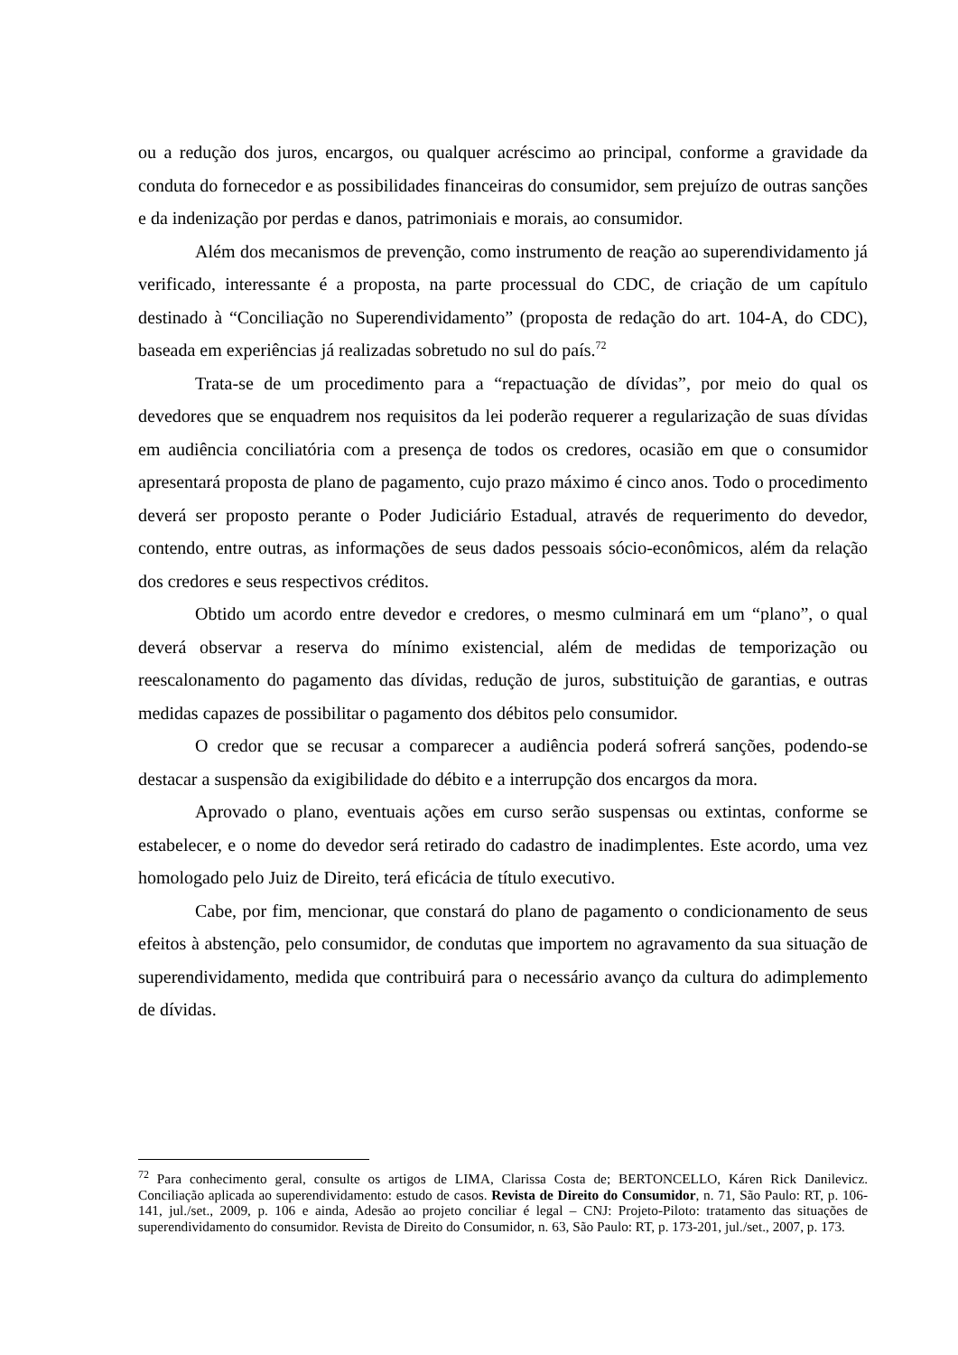ou a redução dos juros, encargos, ou qualquer acréscimo ao principal, conforme a gravidade da conduta do fornecedor e as possibilidades financeiras do consumidor, sem prejuízo de outras sanções e da indenização por perdas e danos, patrimoniais e morais, ao consumidor.
Além dos mecanismos de prevenção, como instrumento de reação ao superendividamento já verificado, interessante é a proposta, na parte processual do CDC, de criação de um capítulo destinado à “Conciliação no Superendividamento” (proposta de redação do art. 104-A, do CDC), baseada em experiências já realizadas sobretudo no sul do país.<sup>72</sup>
Trata-se de um procedimento para a “repactuação de dívidas”, por meio do qual os devedores que se enquadrem nos requisitos da lei poderão requerer a regularização de suas dívidas em audiência conciliatória com a presença de todos os credores, ocasião em que o consumidor apresentará proposta de plano de pagamento, cujo prazo máximo é cinco anos. Todo o procedimento deverá ser proposto perante o Poder Judiciário Estadual, através de requerimento do devedor, contendo, entre outras, as informações de seus dados pessoais sócio-econômicos, além da relação dos credores e seus respectivos créditos.
Obtido um acordo entre devedor e credores, o mesmo culminará em um “plano”, o qual deverá observar a reserva do mínimo existencial, além de medidas de temporização ou reescalonamento do pagamento das dívidas, redução de juros, substituição de garantias, e outras medidas capazes de possibilitar o pagamento dos débitos pelo consumidor.
O credor que se recusar a comparecer a audiência poderá sofrerá sanções, podendo-se destacar a suspensão da exigibilidade do débito e a interrupção dos encargos da mora.
Aprovado o plano, eventuais ações em curso serão suspensas ou extintas, conforme se estabelecer, e o nome do devedor será retirado do cadastro de inadimplentes. Este acordo, uma vez homologado pelo Juiz de Direito, terá eficácia de título executivo.
Cabe, por fim, mencionar, que constará do plano de pagamento o condicionamento de seus efeitos à abstenção, pelo consumidor, de condutas que importem no agravamento da sua situação de superendividamento, medida que contribuirá para o necessário avanço da cultura do adimplemento de dívidas.
<sup>72</sup> Para conhecimento geral, consulte os artigos de LIMA, Clarissa Costa de; BERTONCELLO, Káren Rick Danilevicz. Conciliação aplicada ao superendividamento: estudo de casos. Revista de Direito do Consumidor, n. 71, São Paulo: RT, p. 106-141, jul./set., 2009, p. 106 e ainda, Adesão ao projeto conciliar é legal – CNJ: Projeto-Piloto: tratamento das situações de superendividamento do consumidor. Revista de Direito do Consumidor, n. 63, São Paulo: RT, p. 173-201, jul./set., 2007, p. 173.